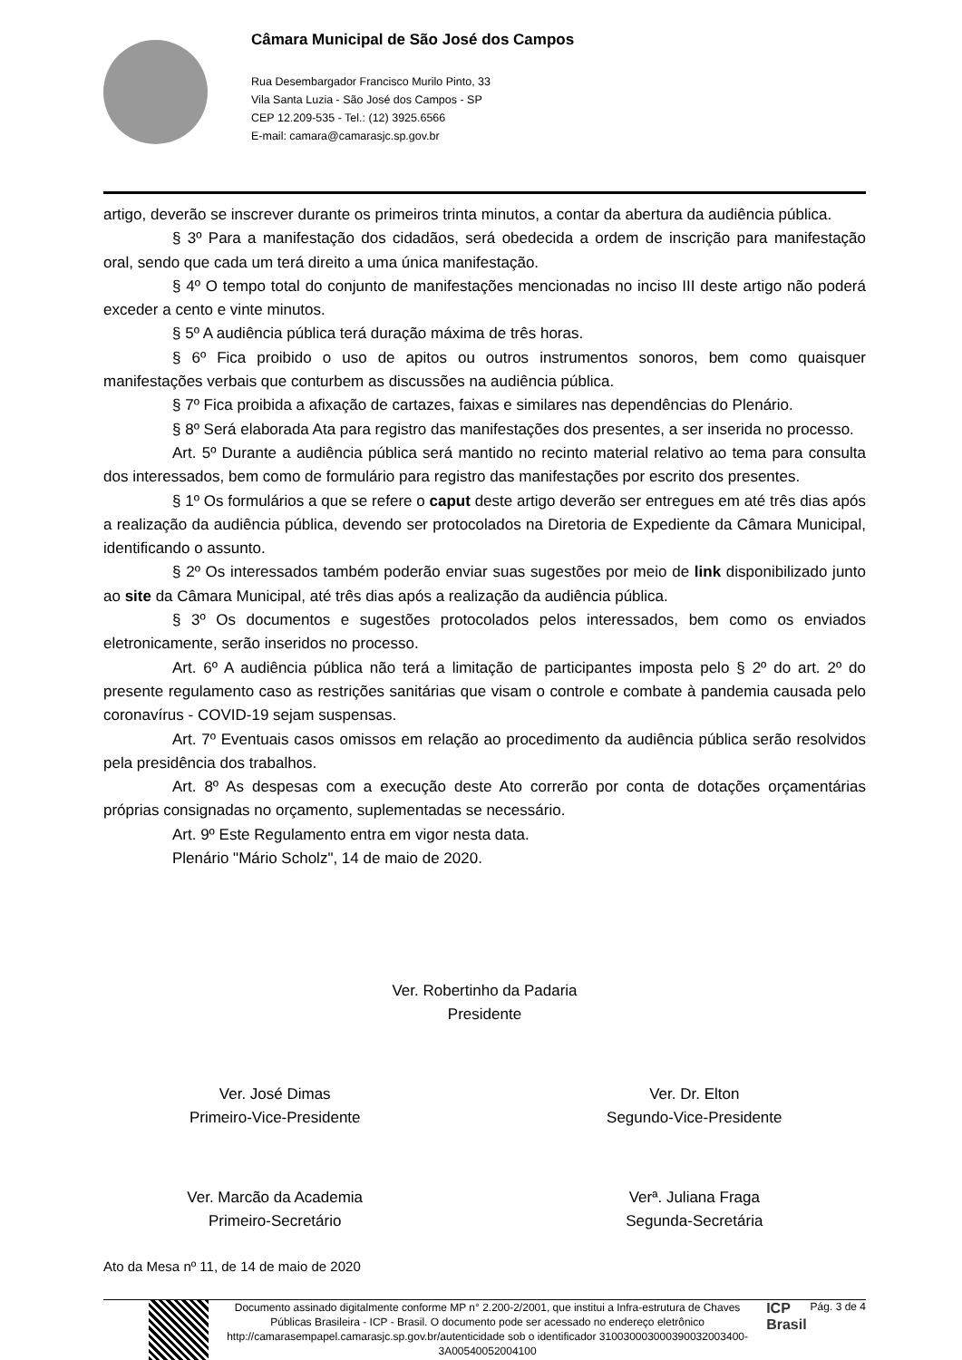Câmara Municipal de São José dos Campos
Rua Desembargador Francisco Murilo Pinto, 33
Vila Santa Luzia - São José dos Campos - SP
CEP 12.209-535 - Tel.: (12) 3925.6566
E-mail: camara@camarasjc.sp.gov.br
artigo, deverão se inscrever durante os primeiros trinta minutos, a contar da abertura da audiência pública.
§ 3º Para a manifestação dos cidadãos, será obedecida a ordem de inscrição para manifestação oral, sendo que cada um terá direito a uma única manifestação.
§ 4º O tempo total do conjunto de manifestações mencionadas no inciso III deste artigo não poderá exceder a cento e vinte minutos.
§ 5º A audiência pública terá duração máxima de três horas.
§ 6º Fica proibido o uso de apitos ou outros instrumentos sonoros, bem como quaisquer manifestações verbais que conturbem as discussões na audiência pública.
§ 7º Fica proibida a afixação de cartazes, faixas e similares nas dependências do Plenário.
§ 8º Será elaborada Ata para registro das manifestações dos presentes, a ser inserida no processo.
Art. 5º Durante a audiência pública será mantido no recinto material relativo ao tema para consulta dos interessados, bem como de formulário para registro das manifestações por escrito dos presentes.
§ 1º Os formulários a que se refere o caput deste artigo deverão ser entregues em até três dias após a realização da audiência pública, devendo ser protocolados na Diretoria de Expediente da Câmara Municipal, identificando o assunto.
§ 2º Os interessados também poderão enviar suas sugestões por meio de link disponibilizado junto ao site da Câmara Municipal, até três dias após a realização da audiência pública.
§ 3º Os documentos e sugestões protocolados pelos interessados, bem como os enviados eletronicamente, serão inseridos no processo.
Art. 6º A audiência pública não terá a limitação de participantes imposta pelo § 2º do art. 2º do presente regulamento caso as restrições sanitárias que visam o controle e combate à pandemia causada pelo coronavírus - COVID-19 sejam suspensas.
Art. 7º Eventuais casos omissos em relação ao procedimento da audiência pública serão resolvidos pela presidência dos trabalhos.
Art. 8º As despesas com a execução deste Ato correrão por conta de dotações orçamentárias próprias consignadas no orçamento, suplementadas se necessário.
Art. 9º Este Regulamento entra em vigor nesta data.
Plenário "Mário Scholz", 14 de maio de 2020.
Ver. Robertinho da Padaria
Presidente
Ver. José Dimas
Primeiro-Vice-Presidente
Ver. Dr. Elton
Segundo-Vice-Presidente
Ver. Marcão da Academia
Primeiro-Secretário
Verª. Juliana Fraga
Segunda-Secretária
Ato da Mesa nº 11, de 14 de maio de 2020
Documento assinado digitalmente conforme MP n° 2.200-2/2001, que institui a Infra-estrutura de Chaves Públicas Brasileira - ICP - Brasil. O documento pode ser acessado no endereço eletrônico http://camarasempapel.camarasjc.sp.gov.br/autenticidade sob o identificador 310030003000390032003400­3A00540052004100
ICP
Brasil
Pág. 3 de 4